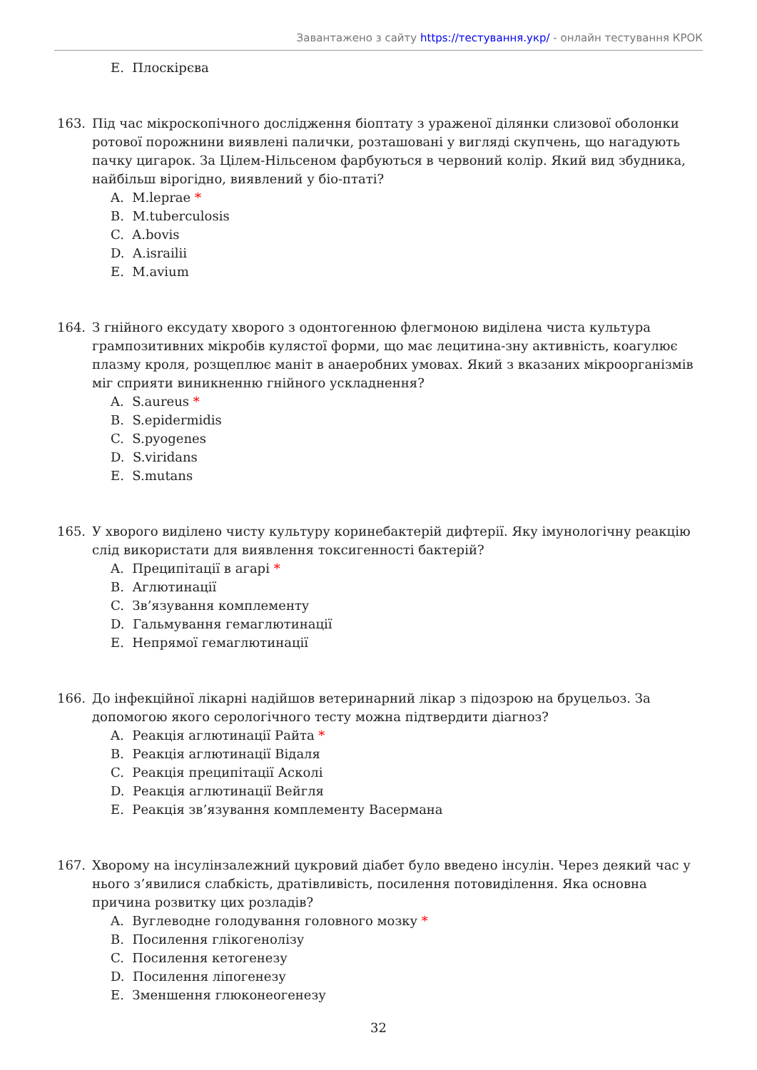Завантажено з сайту https://тестування.укр/ - онлайн тестування КРОК
E. Плоскірєва
163. Під час мікроскопічного дослідження біоптату з ураженої ділянки слизової оболонки ротової порожнини виявлені палички, розташовані у вигляді скупчень, що нагадують пачку цигарок. За Цілем-Нільсеном фарбуються в червоний колір. Який вид збудника, найбільш вірогідно, виявлений у біо-птаті?
A. M.leprae *
B. M.tuberculosis
C. A.bovis
D. A.israilii
E. M.avium
164. З гнійного ексудату хворого з одонтогенною флегмоною виділена чиста культура грампозитивних мікробів кулястої форми, що має лецитина-зну активність, коагулює плазму кроля, розщеплює маніт в анаеробних умовах. Який з вказаних мікроорганізмів міг сприяти виникненню гнійного ускладнення?
A. S.aureus *
B. S.epidermidis
C. S.pyogenes
D. S.viridans
E. S.mutans
165. У хворого виділено чисту культуру коринебактерій дифтерії. Яку імунологічну реакцію слід використати для виявлення токсигенності бактерій?
A. Преципітації в агарі *
B. Аглютинації
C. Зв’язування комплементу
D. Гальмування гемаглютинації
E. Непрямої гемаглютинації
166. До інфекційної лікарні надійшов ветеринарний лікар з підозрою на бруцельоз. За допомогою якого серологічного тесту можна підтвердити діагноз?
A. Реакція аглютинації Райта *
B. Реакція аглютинації Відаля
C. Реакція преципітації Асколі
D. Реакція аглютинації Вейгля
E. Реакція зв’язування комплементу Васермана
167. Хворому на інсулінзалежний цукровий діабет було введено інсулін. Через деякий час у нього з’явилися слабкість, дратівливість, посилення потовиділення. Яка основна причина розвитку цих розладів?
A. Вуглеводне голодування головного мозку *
B. Посилення глікогенолізу
C. Посилення кетогенезу
D. Посилення ліпогенезу
E. Зменшення глюконеогенезу
32